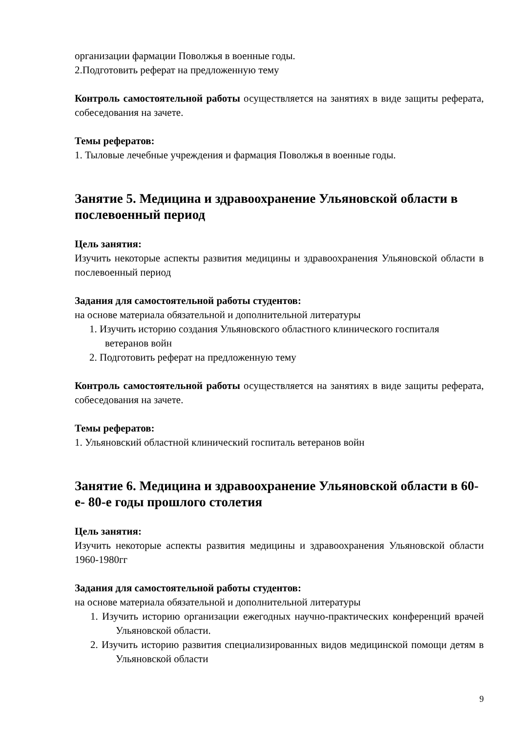организации фармации Поволжья в военные годы.
2.Подготовить реферат на предложенную тему
Контроль самостоятельной работы осуществляется на занятиях в виде защиты реферата, собеседования на зачете.
Темы рефератов:
1. Тыловые лечебные учреждения и фармация Поволжья в военные годы.
Занятие 5. Медицина и здравоохранение Ульяновской области в послевоенный период
Цель занятия:
Изучить некоторые аспекты развития медицины и здравоохранения Ульяновской области в послевоенный период
Задания для самостоятельной работы студентов:
на основе материала обязательной и дополнительной литературы
1. Изучить историю создания Ульяновского областного клинического госпиталя ветеранов войн
2. Подготовить реферат на предложенную тему
Контроль самостоятельной работы осуществляется на занятиях в виде защиты реферата, собеседования на зачете.
Темы рефератов:
1. Ульяновский областной клинический госпиталь ветеранов войн
Занятие 6. Медицина и здравоохранение Ульяновской области в 60-е- 80-е годы прошлого столетия
Цель занятия:
Изучить некоторые аспекты развития медицины и здравоохранения Ульяновской области 1960-1980гг
Задания для самостоятельной работы студентов:
на основе материала обязательной и дополнительной литературы
1. Изучить историю организации ежегодных научно-практических конференций врачей Ульяновской области.
2. Изучить историю развития специализированных видов медицинской помощи детям в Ульяновской области
9